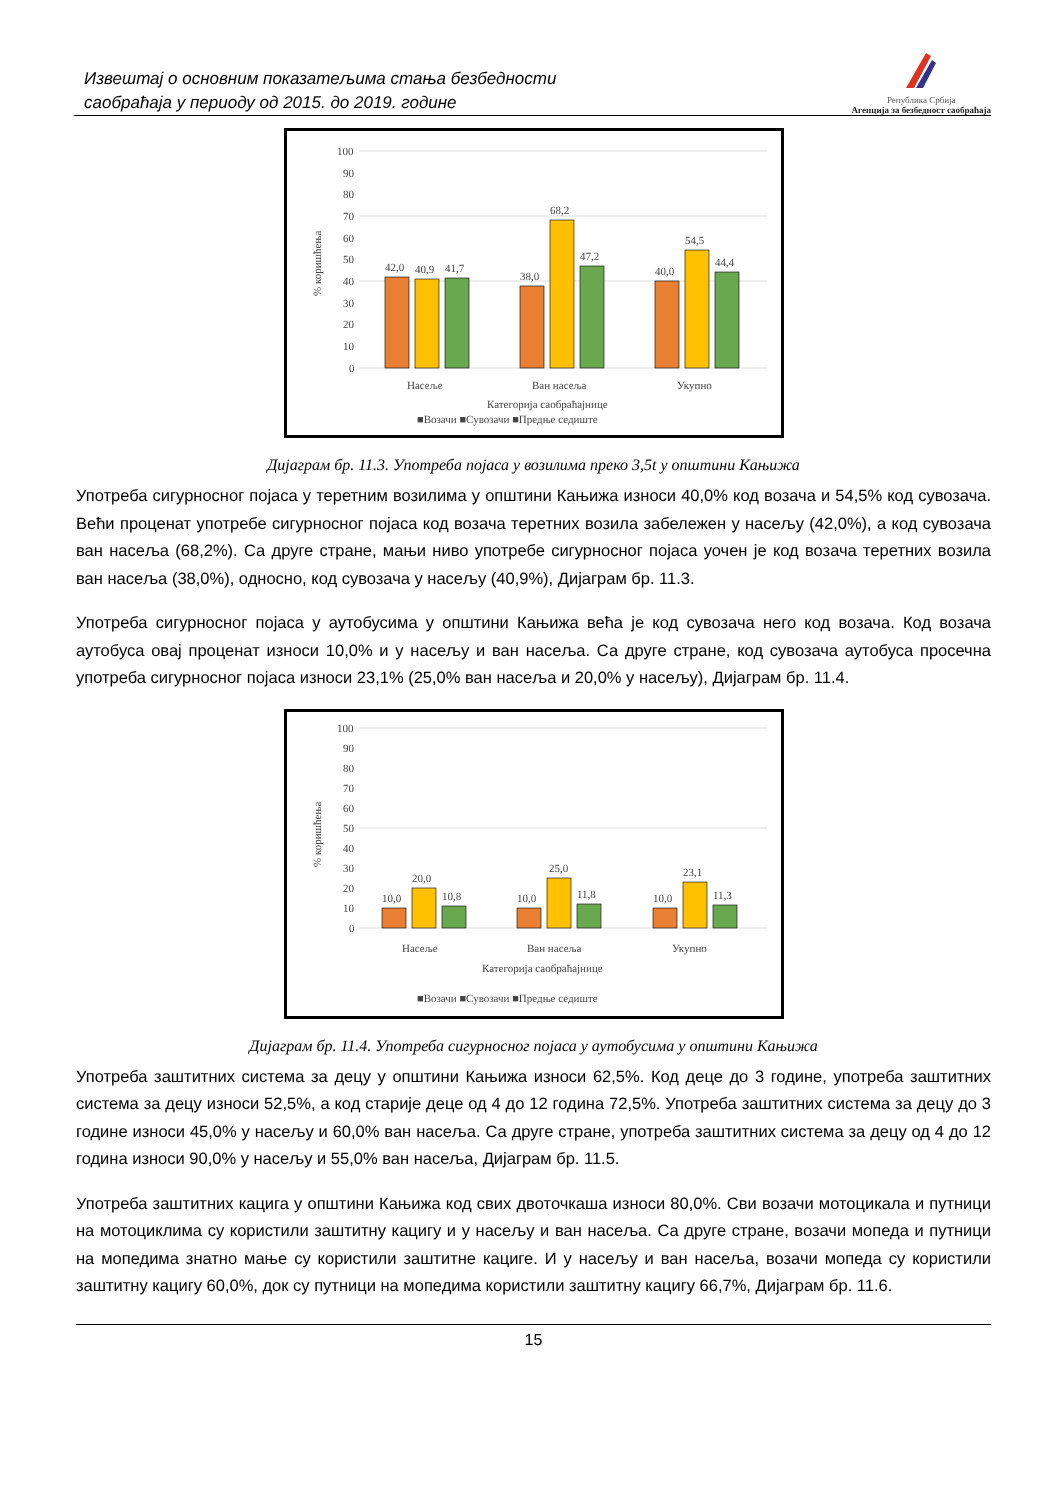Извештај о основним показатељима стања безбедности
саобраћаја у периоду од 2015. до 2019. године
Република Србија
Агенција за безбедност саобраћаја
100
90
80
70
60
50
40
30
20
10
0
% коришћења
42,0
40,9
41,7
38,0
68,2
47,2
40,0
54,5
44,4
Насеље
Ван насеља
Укупно
Категорија саобраћајнице
■Возачи ■Сувозачи ■Предње седиште
Дијаграм бр. 11.3. Употреба појаса у возилима преко 3,5t у општини Кањижа
Употреба сигурносног појаса у теретним возилима у општини Кањижа износи 40,0% код возача и 54,5% код сувозача. Већи проценат употребе сигурносног појаса код возача теретних возила забележен у насељу (42,0%), а код сувозача ван насеља (68,2%). Са друге стране, мањи ниво употребе сигурносног појаса уочен је код возача теретних возила ван насеља (38,0%), односно, код сувозача у насељу (40,9%), Дијаграм бр. 11.3.
Употреба сигурносног појаса у аутобусима у општини Кањижа већа је код сувозача него код возача. Код возача аутобуса овај проценат износи 10,0% и у насељу и ван насеља. Са друге стране, код сувозача аутобуса просечна употреба сигурносног појаса износи 23,1% (25,0% ван насеља и 20,0% у насељу), Дијаграм бр. 11.4.
100
90
80
70
60
50
40
30
20
10
0
% коришћења
10,0
20,0
10,8
10,0
25,0
11,8
10,0
23,1
11,3
Насеље
Ван насеља
Укупно
Категорија саобраћајнице
■Возачи ■Сувозачи ■Предње седиште
Дијаграм бр. 11.4. Употреба сигурносног појаса у аутобусима у општини Кањижа
Употреба заштитних система за децу у општини Кањижа износи 62,5%. Код деце до 3 године, употреба заштитних система за децу износи 52,5%, а код старије деце од 4 до 12 година 72,5%. Употреба заштитних система за децу до 3 године износи 45,0% у насељу и 60,0% ван насеља. Са друге стране, употреба заштитних система за децу од 4 до 12 година износи 90,0% у насељу и 55,0% ван насеља, Дијаграм бр. 11.5.
Употреба заштитних кацига у општини Кањижа код свих двоточкаша износи 80,0%. Сви возачи мотоцикала и путници на мотоциклима су користили заштитну кацигу и у насељу и ван насеља. Са друге стране, возачи мопеда и путници на мопедима знатно мање су користили заштитне кациге. И у насељу и ван насеља, возачи мопеда су користили заштитну кацигу 60,0%, док су путници на мопедима користили заштитну кацигу 66,7%, Дијаграм бр. 11.6.
15